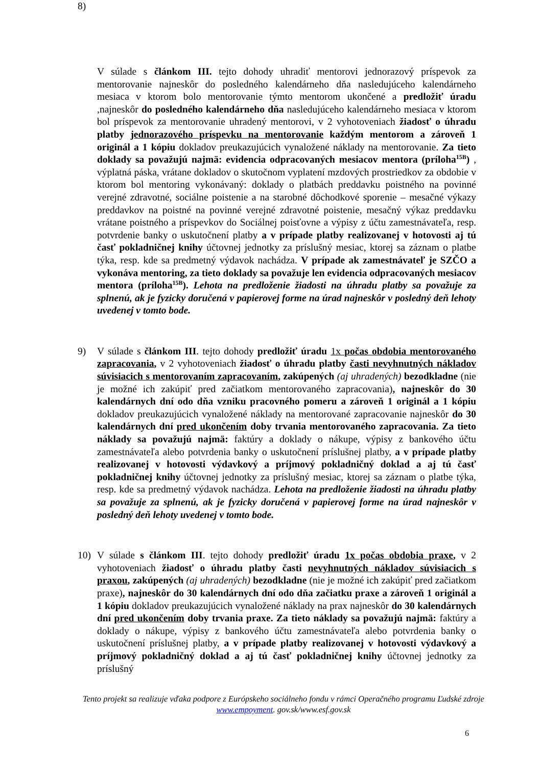8)
V súlade s článkom III. tejto dohody uhradiť mentorovi jednorazový príspevok za mentorovanie najneskôr do posledného kalendárneho dňa nasledujúceho kalendárneho mesiaca v ktorom bolo mentorovanie týmto mentorom ukončené a predložiť úradu ,najneskôr do posledného kalendárneho dňa nasledujúceho kalendárneho mesiaca v ktorom bol príspevok za mentorovanie uhradený mentorovi, v 2 vyhotoveniach žiadosť o úhradu platby jednorazového príspevku na mentorovanie každým mentorom a zároveň 1 originál a 1 kópiu dokladov preukazujúcich vynaložené náklady na mentorovanie. Za tieto doklady sa považujú najmä: evidencia odpracovaných mesiacov mentora (príloha<sup>15B</sup>) , výplatná páska, vrátane dokladov o skutočnom vyplatení mzdových prostriedkov za obdobie v ktorom bol mentoring vykonávaný: doklady o platbách preddavku poistného na povinné verejné zdravotné, sociálne poistenie a na starobné dôchodkové sporenie – mesačné výkazy preddavkov na poistné na povinné verejné zdravotné poistenie, mesačný výkaz preddavku vrátane poistného a príspevkov do Sociálnej poisťovne a výpisy z účtu zamestnávateľa, resp. potvrdenie banky o uskutočnení platby a v prípade platby realizovanej v hotovosti aj tú časť pokladničnej knihy účtovnej jednotky za príslušný mesiac, ktorej sa záznam o platbe týka, resp. kde sa predmetný výdavok nachádza. V prípade ak zamestnávateľ je SZČO a vykonáva mentoring, za tieto doklady sa považuje len evidencia odpracovaných mesiacov mentora (príloha<sup>15B</sup>). Lehota na predloženie žiadosti na úhradu platby sa považuje za splnenú, ak je fyzicky doručená v papierovej forme na úrad najneskôr v posledný deň lehoty uvedenej v tomto bode.
9) V súlade s článkom III. tejto dohody predložiť úradu 1x počas obdobia mentorovaného zapracovania, v 2 vyhotoveniach žiadosť o úhradu platby časti nevyhnutných nákladov súvisiacich s mentorovaním zapracovaním, zakúpených (aj uhradených) bezodkladne (nie je možné ich zakúpiť pred začiatkom mentorovaného zapracovania), najneskôr do 30 kalendárnych dní odo dňa vzniku pracovného pomeru a zároveň 1 originál a 1 kópiu dokladov preukazujúcich vynaložené náklady na mentorované zapracovanie najneskôr do 30 kalendárnych dní pred ukončením doby trvania mentorovaného zapracovania. Za tieto náklady sa považujú najmä: faktúry a doklady o nákupe, výpisy z bankového účtu zamestnávateľa alebo potvrdenia banky o uskutočnení príslušnej platby, a v prípade platby realizovanej v hotovosti výdavkový a príjmový pokladničný doklad a aj tú časť pokladničnej knihy účtovnej jednotky za príslušný mesiac, ktorej sa záznam o platbe týka, resp. kde sa predmetný výdavok nachádza. Lehota na predloženie žiadosti na úhradu platby sa považuje za splnenú, ak je fyzicky doručená v papierovej forme na úrad najneskôr v posledný deň lehoty uvedenej v tomto bode.
10) V súlade s článkom III. tejto dohody predložiť úradu 1x počas obdobia praxe, v 2 vyhotoveniach žiadosť o úhradu platby časti nevyhnutných nákladov súvisiacich s praxou, zakúpených (aj uhradených) bezodkladne (nie je možné ich zakúpiť pred začiatkom praxe), najneskôr do 30 kalendárnych dní odo dňa začiatku praxe a zároveň 1 originál a 1 kópiu dokladov preukazujúcich vynaložené náklady na prax najneskôr do 30 kalendárnych dní pred ukončením doby trvania praxe. Za tieto náklady sa považujú najmä: faktúry a doklady o nákupe, výpisy z bankového účtu zamestnávateľa alebo potvrdenia banky o uskutočnení príslušnej platby, a v prípade platby realizovanej v hotovosti výdavkový a príjmový pokladničný doklad a aj tú časť pokladničnej knihy účtovnej jednotky za príslušný
Tento projekt sa realizuje vďaka podpore z Európskeho sociálneho fondu v rámci Operačného programu Ľudské zdroje
www.empoyment. gov.sk/www.esf.gov.sk
6